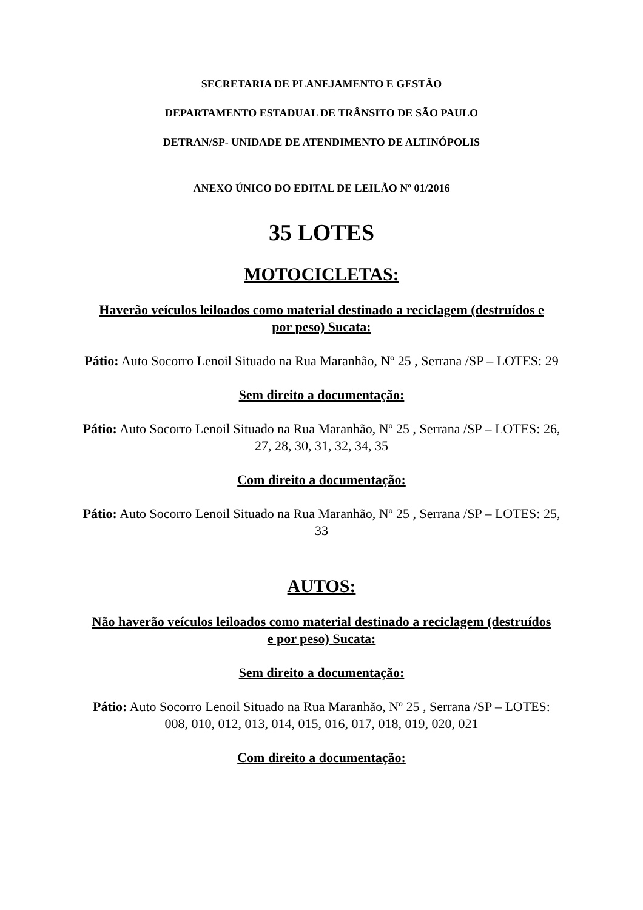SECRETARIA DE PLANEJAMENTO E GESTÃO
DEPARTAMENTO ESTADUAL DE TRÂNSITO DE SÃO PAULO
DETRAN/SP- UNIDADE DE ATENDIMENTO DE ALTINÓPOLIS
ANEXO ÚNICO DO EDITAL DE LEILÃO Nº 01/2016
35 LOTES
MOTOCICLETAS:
Haverão veículos leiloados como material destinado a reciclagem (destruídos e por peso) Sucata:
Pátio: Auto Socorro Lenoil Situado na Rua Maranhão, Nº 25 , Serrana /SP – LOTES: 29
Sem direito a documentação:
Pátio: Auto Socorro Lenoil Situado na Rua Maranhão, Nº 25 , Serrana /SP – LOTES: 26, 27, 28, 30, 31, 32, 34, 35
Com direito a documentação:
Pátio: Auto Socorro Lenoil Situado na Rua Maranhão, Nº 25 , Serrana /SP – LOTES: 25, 33
AUTOS:
Não haverão veículos leiloados como material destinado a reciclagem (destruídos e por peso) Sucata:
Sem direito a documentação:
Pátio: Auto Socorro Lenoil Situado na Rua Maranhão, Nº 25 , Serrana /SP – LOTES:
008, 010, 012, 013, 014, 015, 016, 017, 018, 019, 020, 021
Com direito a documentação: